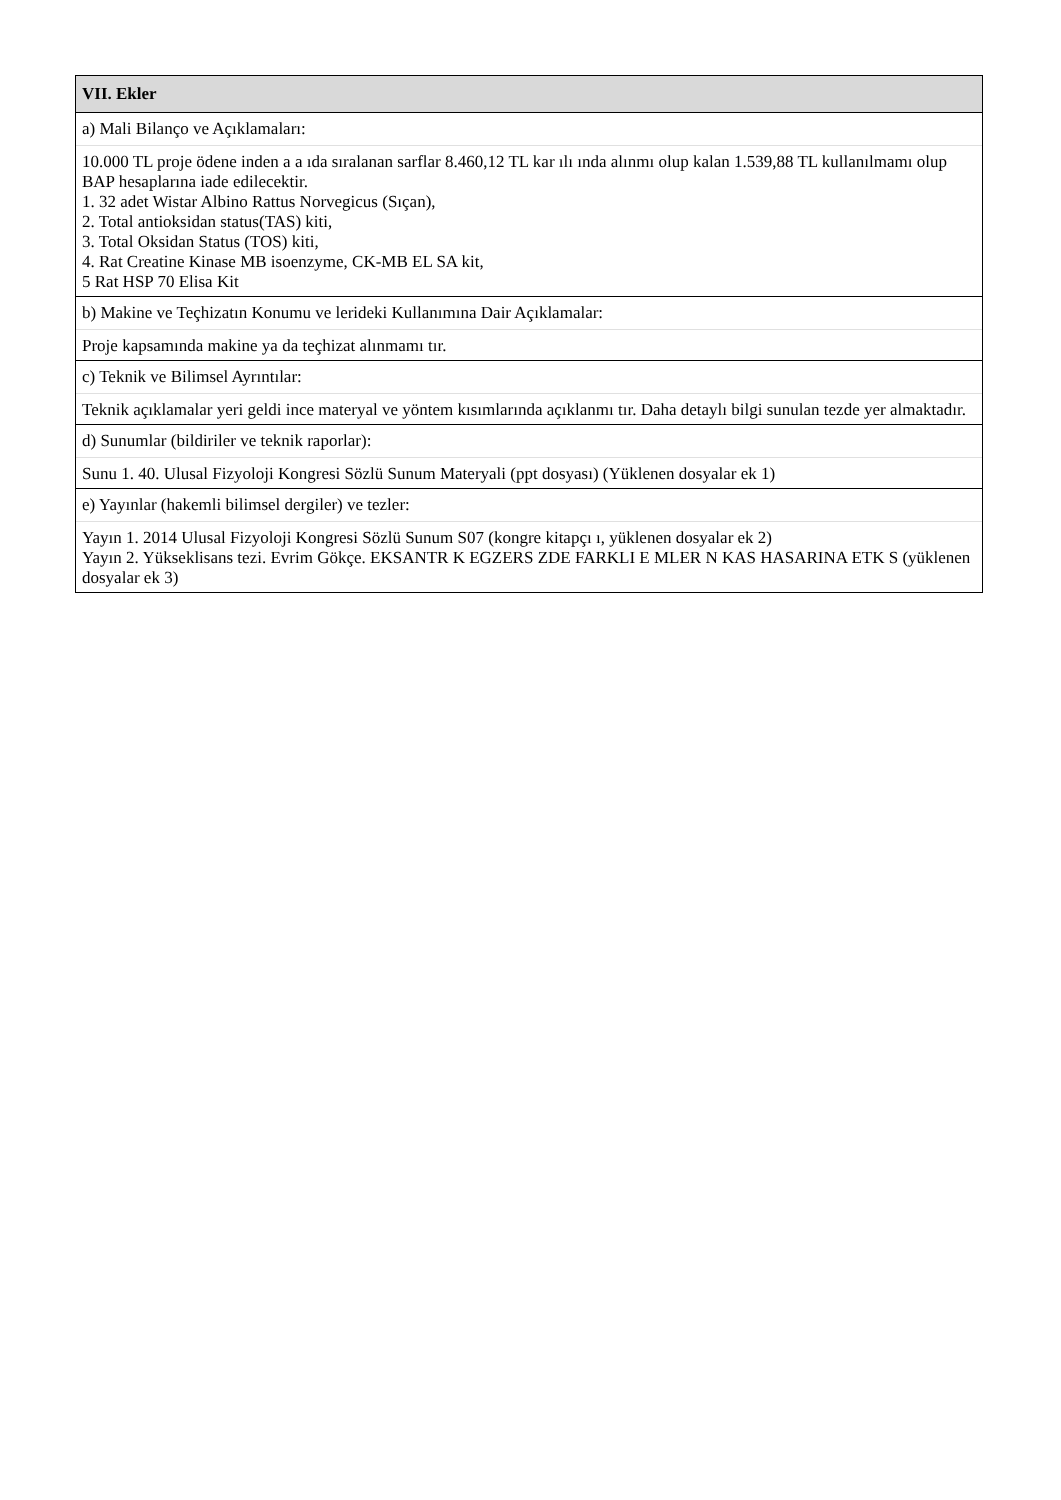| VII. Ekler |
| a) Mali Bilanço ve Açıklamaları: |
| 10.000 TL proje ödene inden a a ıda sıralanan sarflar 8.460,12 TL kar ılı ında alınmı olup kalan 1.539,88 TL kullanılmamı olup BAP hesaplarına iade edilecektir. 1. 32 adet Wistar Albino Rattus Norvegicus (Sıçan), 2. Total antioksidan status(TAS) kiti, 3. Total Oksidan Status (TOS) kiti, 4. Rat Creatine Kinase MB isoenzyme, CK-MB EL SA kit, 5 Rat HSP 70 Elisa Kit |
| b) Makine ve Teçhizatın Konumu ve lerideki Kullanımına Dair Açıklamalar: |
| Proje kapsamında makine ya da teçhizat alınmamı tır. |
| c) Teknik ve Bilimsel Ayrıntılar: |
| Teknik açıklamalar yeri geldi ince materyal ve yöntem kısımlarında açıklanmı tır. Daha detaylı bilgi sunulan tezde yer almaktadır. |
| d) Sunumlar (bildiriler ve teknik raporlar): |
| Sunu 1. 40. Ulusal Fizyoloji Kongresi Sözlü Sunum Materyali (ppt dosyası) (Yüklenen dosyalar ek 1) |
| e) Yayınlar (hakemli bilimsel dergiler) ve tezler: |
| Yayın 1. 2014 Ulusal Fizyoloji Kongresi Sözlü Sunum S07 (kongre kitapçı ı, yüklenen dosyalar ek 2) Yayın 2. Yükseklisans tezi. Evrim Gökçe. EKSANTR K EGZERS ZDE FARKLI E MLER N KAS HASARINA ETK S (yüklenen dosyalar ek 3) |